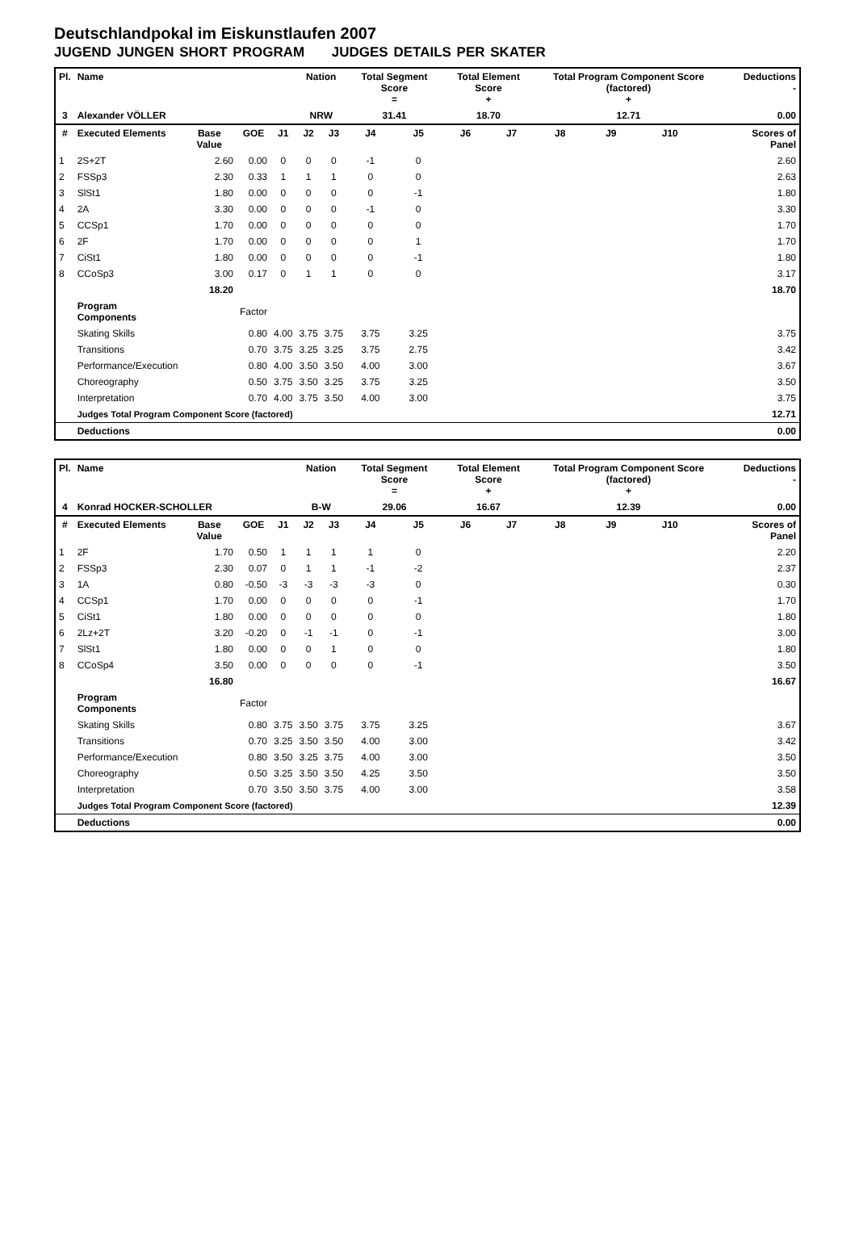Deutschlandpokal im Eiskunstlaufen 2007
JUGEND JUNGEN SHORT PROGRAM JUDGES DETAILS PER SKATER
| Pl. | Name | | | | Nation | | Total Segment Score = | | Total Element Score + | | Total Program Component Score (factored) + | | | | Deductions - |
| --- | --- | --- | --- | --- | --- | --- | --- | --- | --- | --- | --- | --- | --- | --- | --- |
| 3 | Alexander VÖLLER | | | | NRW | | 31.41 | | 18.70 | | 12.71 | | | | 0.00 |
| # | Executed Elements | Base Value | GOE | J1 | J2 | J3 | J4 | J5 | J6 | J7 | J8 | J9 | J10 | | Scores of Panel |
| 1 | 2S+2T | 2.60 | 0.00 | 0 | 0 | 0 | -1 | 0 | | | | | | | 2.60 |
| 2 | FSSp3 | 2.30 | 0.33 | 1 | 1 | 1 | 0 | 0 | | | | | | | 2.63 |
| 3 | SlSt1 | 1.80 | 0.00 | 0 | 0 | 0 | 0 | -1 | | | | | | | 1.80 |
| 4 | 2A | 3.30 | 0.00 | 0 | 0 | 0 | -1 | 0 | | | | | | | 3.30 |
| 5 | CCSp1 | 1.70 | 0.00 | 0 | 0 | 0 | 0 | 0 | | | | | | | 1.70 |
| 6 | 2F | 1.70 | 0.00 | 0 | 0 | 0 | 0 | 1 | | | | | | | 1.70 |
| 7 | CiSt1 | 1.80 | 0.00 | 0 | 0 | 0 | 0 | -1 | | | | | | | 1.80 |
| 8 | CCoSp3 | 3.00 | 0.17 | 0 | 1 | 1 | 0 | 0 | | | | | | | 3.17 |
| | | 18.20 | | | | | | | | | | | | | 18.70 |
| | Program Components | | Factor | | | | | | | | | | | | |
| | Skating Skills | | 0.80 | 4.00 | 3.75 | 3.75 | 3.75 | 3.25 | | | | | | | 3.75 |
| | Transitions | | 0.70 | 3.75 | 3.25 | 3.25 | 3.75 | 2.75 | | | | | | | 3.42 |
| | Performance/Execution | | 0.80 | 4.00 | 3.50 | 3.50 | 4.00 | 3.00 | | | | | | | 3.67 |
| | Choreography | | 0.50 | 3.75 | 3.50 | 3.25 | 3.75 | 3.25 | | | | | | | 3.50 |
| | Interpretation | | 0.70 | 4.00 | 3.75 | 3.50 | 4.00 | 3.00 | | | | | | | 3.75 |
| | Judges Total Program Component Score (factored) | | | | | | | | | | | | | | 12.71 |
| | Deductions | | | | | | | | | | | | | | 0.00 |
| Pl. | Name | | | | Nation | | Total Segment Score = | | Total Element Score + | | Total Program Component Score (factored) + | | | | Deductions - |
| --- | --- | --- | --- | --- | --- | --- | --- | --- | --- | --- | --- | --- | --- | --- | --- |
| 4 | Konrad HOCKER-SCHOLLER | | | | B-W | | 29.06 | | 16.67 | | 12.39 | | | | 0.00 |
| # | Executed Elements | Base Value | GOE | J1 | J2 | J3 | J4 | J5 | J6 | J7 | J8 | J9 | J10 | | Scores of Panel |
| 1 | 2F | 1.70 | 0.50 | 1 | 1 | 1 | 1 | 0 | | | | | | | 2.20 |
| 2 | FSSp3 | 2.30 | 0.07 | 0 | 1 | 1 | -1 | -2 | | | | | | | 2.37 |
| 3 | 1A | 0.80 | -0.50 | -3 | -3 | -3 | -3 | 0 | | | | | | | 0.30 |
| 4 | CCSp1 | 1.70 | 0.00 | 0 | 0 | 0 | 0 | -1 | | | | | | | 1.70 |
| 5 | CiSt1 | 1.80 | 0.00 | 0 | 0 | 0 | 0 | 0 | | | | | | | 1.80 |
| 6 | 2Lz+2T | 3.20 | -0.20 | 0 | -1 | -1 | 0 | -1 | | | | | | | 3.00 |
| 7 | SlSt1 | 1.80 | 0.00 | 0 | 0 | 1 | 0 | 0 | | | | | | | 1.80 |
| 8 | CCoSp4 | 3.50 | 0.00 | 0 | 0 | 0 | 0 | -1 | | | | | | | 3.50 |
| | | 16.80 | | | | | | | | | | | | | 16.67 |
| | Program Components | | Factor | | | | | | | | | | | | |
| | Skating Skills | | 0.80 | 3.75 | 3.50 | 3.75 | 3.75 | 3.25 | | | | | | | 3.67 |
| | Transitions | | 0.70 | 3.25 | 3.50 | 3.50 | 4.00 | 3.00 | | | | | | | 3.42 |
| | Performance/Execution | | 0.80 | 3.50 | 3.25 | 3.75 | 4.00 | 3.00 | | | | | | | 3.50 |
| | Choreography | | 0.50 | 3.25 | 3.50 | 3.50 | 4.25 | 3.50 | | | | | | | 3.50 |
| | Interpretation | | 0.70 | 3.50 | 3.50 | 3.75 | 4.00 | 3.00 | | | | | | | 3.58 |
| | Judges Total Program Component Score (factored) | | | | | | | | | | | | | | 12.39 |
| | Deductions | | | | | | | | | | | | | | 0.00 |